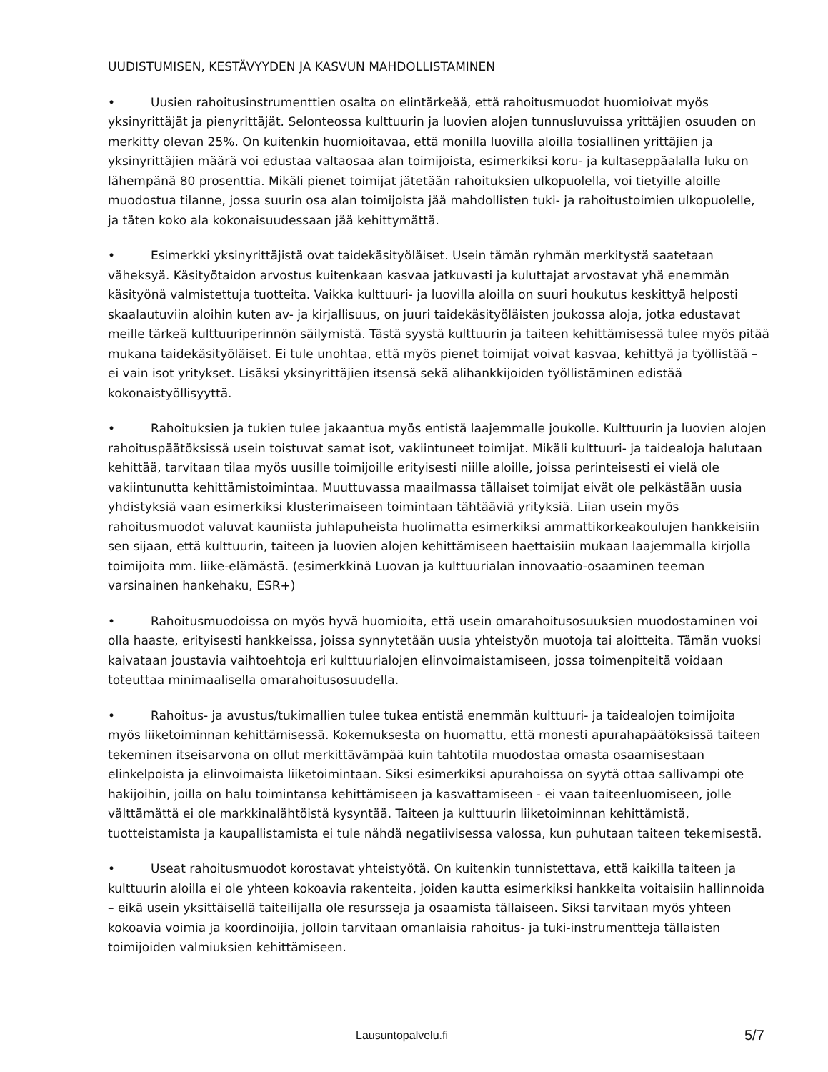UUDISTUMISEN, KESTÄVYYDEN JA KASVUN MAHDOLLISTAMINEN
• Uusien rahoitusinstrumenttien osalta on elintärkeää, että rahoitusmuodot huomioivat myös yksinyrittäjät ja pienyrittäjät. Selonteossa kulttuurin ja luovien alojen tunnusluvuissa yrittäjien osuuden on merkitty olevan 25%. On kuitenkin huomioitavaa, että monilla luovilla aloilla tosiallinen yrittäjien ja yksinyrittäjien määrä voi edustaa valtaosaa alan toimijoista, esimerkiksi koru- ja kultaseppäalalla luku on lähempänä 80 prosenttia. Mikäli pienet toimijat jätetään rahoituksien ulkopuolella, voi tietyille aloille muodostua tilanne, jossa suurin osa alan toimijoista jää mahdollisten tuki- ja rahoitustoimien ulkopuolelle, ja täten koko ala kokonaisuudessaan jää kehittymättä.
• Esimerkki yksinyrittäjistä ovat taidekäsityöläiset. Usein tämän ryhmän merkitystä saatetaan väheksyä. Käsityötaidon arvostus kuitenkaan kasvaa jatkuvasti ja kuluttajat arvostavat yhä enemmän käsityönä valmistettuja tuotteita. Vaikka kulttuuri- ja luovilla aloilla on suuri houkutus keskittyä helposti skaalautuviin aloihin kuten av- ja kirjallisuus, on juuri taidekäsityöläisten joukossa aloja, jotka edustavat meille tärkeä kulttuuriperinnön säilymistä. Tästä syystä kulttuurin ja taiteen kehittämisessä tulee myös pitää mukana taidekäsityöläiset. Ei tule unohtaa, että myös pienet toimijat voivat kasvaa, kehittyä ja työllistää – ei vain isot yritykset. Lisäksi yksinyrittäjien itsensä sekä alihankkijoiden työllistäminen edistää kokonaistyöllisyyttä.
• Rahoituksien ja tukien tulee jakaantua myös entistä laajemmalle joukolle. Kulttuurin ja luovien alojen rahoituspäätöksissä usein toistuvat samat isot, vakiintuneet toimijat. Mikäli kulttuuri- ja taidealoja halutaan kehittää, tarvitaan tilaa myös uusille toimijoille erityisesti niille aloille, joissa perinteisesti ei vielä ole vakiintunutta kehittämistoimintaa. Muuttuvassa maailmassa tällaiset toimijat eivät ole pelkästään uusia yhdistyksiä vaan esimerkiksi klusterimaiseen toimintaan tähtääviä yrityksiä. Liian usein myös rahoitusmuodot valuvat kauniista juhlapuheista huolimatta esimerkiksi ammattikorkeakoulujen hankkeisiin sen sijaan, että kulttuurin, taiteen ja luovien alojen kehittämiseen haettaisiin mukaan laajemmalla kirjolla toimijoita mm. liike-elämästä. (esimerkkinä Luovan ja kulttuurialan innovaatio-osaaminen teeman varsinainen hankehaku, ESR+)
• Rahoitusmuodoissa on myös hyvä huomioita, että usein omarahoitusosuuksien muodostaminen voi olla haaste, erityisesti hankkeissa, joissa synnytetään uusia yhteistyön muotoja tai aloitteita. Tämän vuoksi kaivataan joustavia vaihtoehtoja eri kulttuurialojen elinvoimaistamiseen, jossa toimenpiteitä voidaan toteuttaa minimaalisella omarahoitusosuudella.
• Rahoitus- ja avustus/tukimallien tulee tukea entistä enemmän kulttuuri- ja taidealojen toimijoita myös liiketoiminnan kehittämisessä. Kokemuksesta on huomattu, että monesti apurahapäätöksissä taiteen tekeminen itseisarvona on ollut merkittävämpää kuin tahtotila muodostaa omasta osaamisestaan elinkelpoista ja elinvoimaista liiketoimintaan. Siksi esimerkiksi apurahoissa on syytä ottaa sallivampi ote hakijoihin, joilla on halu toimintansa kehittämiseen ja kasvattamiseen - ei vaan taiteenluomiseen, jolle välttämättä ei ole markkinalähtöistä kysyntää. Taiteen ja kulttuurin liiketoiminnan kehittämistä, tuotteistamista ja kaupallistamista ei tule nähdä negatiivisessa valossa, kun puhutaan taiteen tekemisestä.
• Useat rahoitusmuodot korostavat yhteistyötä. On kuitenkin tunnistettava, että kaikilla taiteen ja kulttuurin aloilla ei ole yhteen kokoavia rakenteita, joiden kautta esimerkiksi hankkeita voitaisiin hallinnoida – eikä usein yksittäisellä taiteilijalla ole resursseja ja osaamista tällaiseen. Siksi tarvitaan myös yhteen kokoavia voimia ja koordinoijia, jolloin tarvitaan omanlaisia rahoitus- ja tuki-instrumentteja tällaisten toimijoiden valmiuksien kehittämiseen.
Lausuntopalvelu.fi 5/7